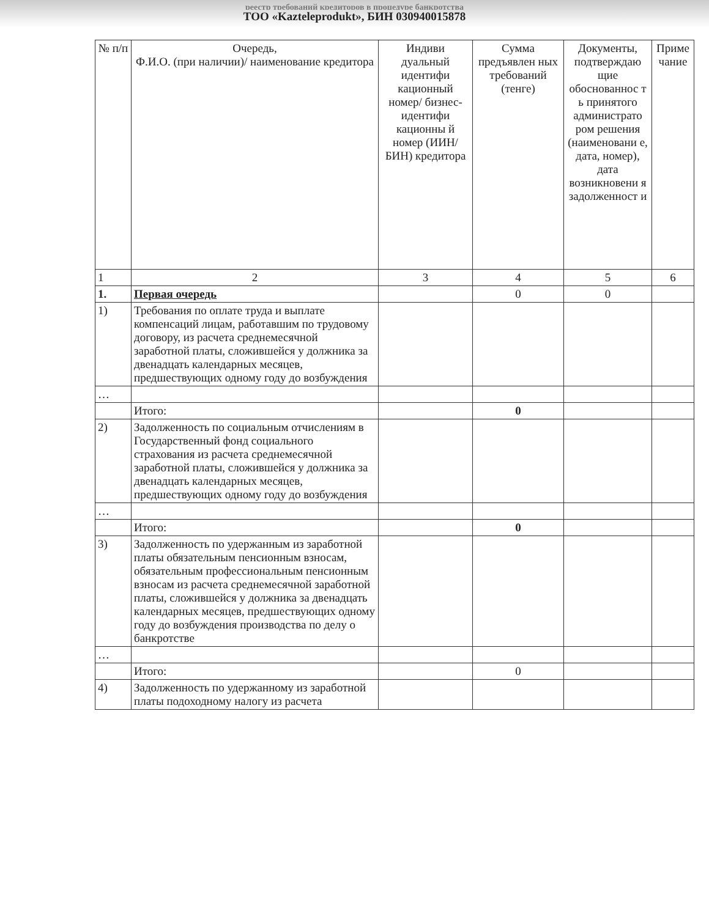реестр требований кредиторов в процедуре банкротства
ТОО «Kazteleprodukt», БИН 030940015878
| № п/п | Очередь, Ф.И.О. (при наличии)/ наименование кредитора | Индиви дуальный идентифи кационный номер/ бизнес-идентифи кационны й номер (ИИН/БИН) кредитора | Сумма предъявлен ных требований (тенге) | Документы, подтверждаю щие обоснованнос т ь принятого администрато ром решения (наименовани е, дата, номер), дата возникновени я задолженност и | Приме чание |
| --- | --- | --- | --- | --- | --- |
| 1 | 2 | 3 | 4 | 5 | 6 |
| 1. | Первая очередь | | 0 | 0 | |
| 1) | Требования по оплате труда и выплате компенсаций лицам, работавшим по трудовому договору, из расчета среднемесячной заработной платы, сложившейся у должника за двенадцать календарных месяцев, предшествующих одному году до возбуждения | | | | |
| … | | | | | |
| | Итого: | | 0 | | |
| 2) | Задолженность по социальным отчислениям в Государственный фонд социального страхования из расчета среднемесячной заработной платы, сложившейся у должника за двенадцать календарных месяцев, предшествующих одному году до возбуждения | | | | |
| … | | | | | |
| | Итого: | | 0 | | |
| 3) | Задолженность по удержанным из заработной платы обязательным пенсионным взносам, обязательным профессиональным пенсионным взносам из расчета среднемесячной заработной платы, сложившейся у должника за двенадцать календарных месяцев, предшествующих одному году до возбуждения производства по делу о банкротстве | | | | |
| … | | | | | |
| | Итого: | | 0 | | |
| 4) | Задолженность по удержанному из заработной платы подоходному налогу из расчета | | | | |